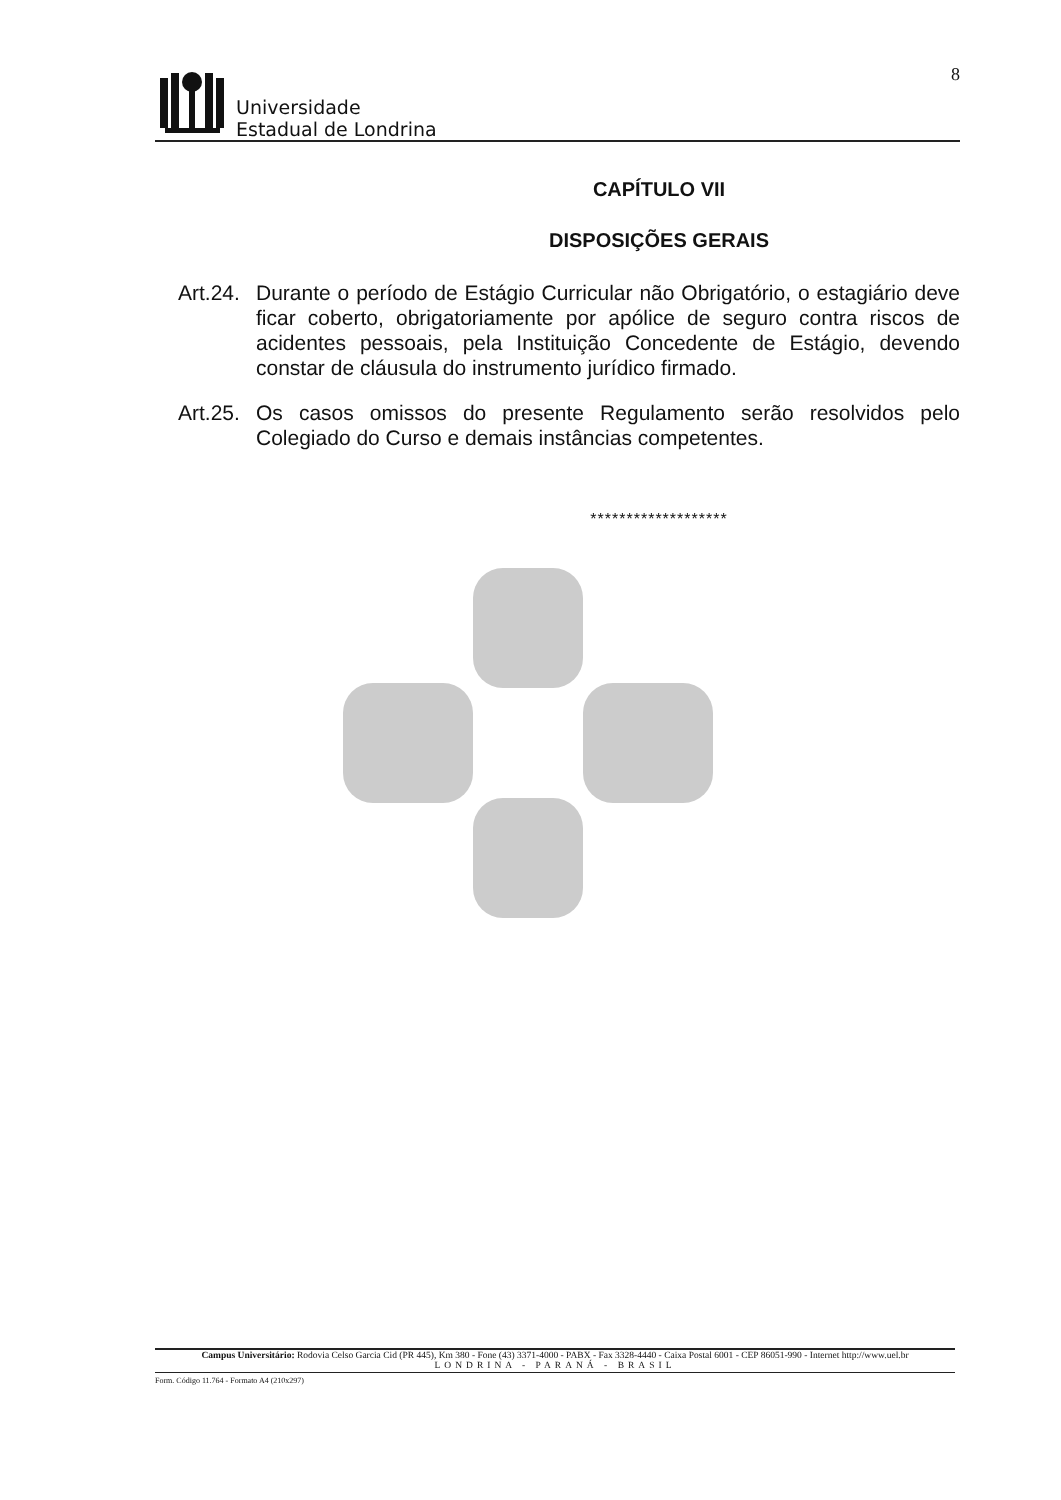Universidade
Estadual de Londrina
8
CAPÍTULO VII
DISPOSIÇÕES GERAIS
Art.24.
Durante o período de Estágio Curricular não Obrigatório, o estagiário deve ficar coberto, obrigatoriamente por apólice de seguro contra riscos de acidentes pessoais, pela Instituição Concedente de Estágio, devendo constar de cláusula do instrumento jurídico firmado.
Art.25.
Os casos omissos do presente Regulamento serão resolvidos pelo Colegiado do Curso e demais instâncias competentes.
*******************
Campus Universitário: Rodovia Celso Garcia Cid (PR 445), Km 380 - Fone (43) 3371-4000 - PABX - Fax 3328-4440 - Caixa Postal 6001 - CEP 86051-990 - Internet http://www.uel.br
LONDRINA - PARANÁ - BRASIL
Form. Código 11.764 - Formato A4 (210x297)